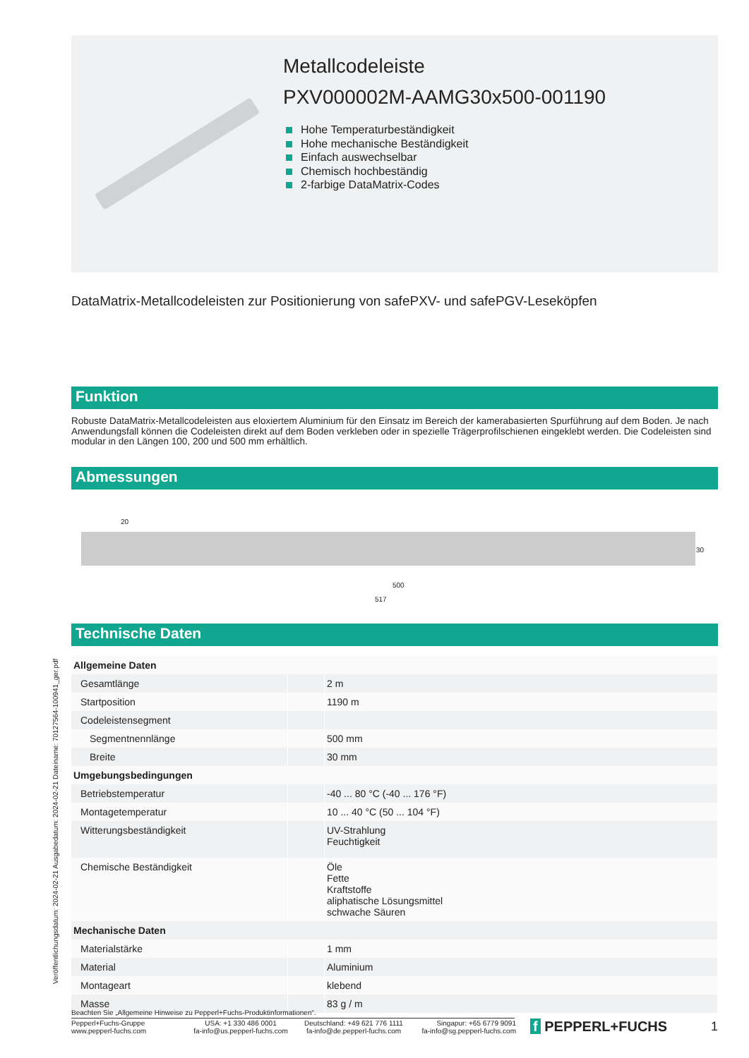Metallcodeleiste
PXV000002M-AAMG30x500-001190
Hohe Temperaturbeständigkeit
Hohe mechanische Beständigkeit
Einfach auswechselbar
Chemisch hochbeständig
2-farbige DataMatrix-Codes
DataMatrix-Metallcodeleisten zur Positionierung von safePXV- und safePGV-Leseköpfen
Funktion
Robuste DataMatrix-Metallcodeleisten aus eloxiertem Aluminium für den Einsatz im Bereich der kamerabasierten Spurführung auf dem Boden. Je nach Anwendungsfall können die Codeleisten direkt auf dem Boden verkleben oder in spezielle Trägerprofilschienen eingeklebt werden. Die Codeleisten sind modular in den Längen 100, 200 und 500 mm erhältlich.
Abmessungen
20
30
500
517
Technische Daten
| Allgemeine Daten | | |
| Gesamtlänge | | 2 m |
| Startposition | | 1190 m |
| Codeleistensegment | | |
| Segmentnennlänge | | 500 mm |
| Breite | | 30 mm |
| Umgebungsbedingungen | | |
| Betriebstemperatur | | -40 ... 80 °C (-40 ... 176 °F) |
| Montagetemperatur | | 10 ... 40 °C (50 ... 104 °F) |
| Witterungsbeständigkeit | | UV-Strahlung Feuchtigkeit |
| Chemische Beständigkeit | | Öle Fette Kraftstoffe aliphatische Lösungsmittel schwache Säuren |
| Mechanische Daten | | |
| Materialstärke | | 1 mm |
| Material | | Aluminium |
| Montageart | | klebend |
| Masse | | 83 g / m |
Veröffentlichungsdatum: 2024-02-21 Ausgabedatum: 2024-02-21 Dateiname: 70127564-100941_ger.pdf
Beachten Sie „Allgemeine Hinweise zu Pepperl+Fuchs-Produktinformationen“.
Pepperl+Fuchs-Gruppe
www.pepperl-fuchs.com
USA: +1 330 486 0001
fa-info@us.pepperl-fuchs.com
Deutschland: +49 621 776 1111
fa-info@de.pepperl-fuchs.com
Singapur: +65 6779 9091
fa-info@sg.pepperl-fuchs.com
f PEPPERL+FUCHS 1